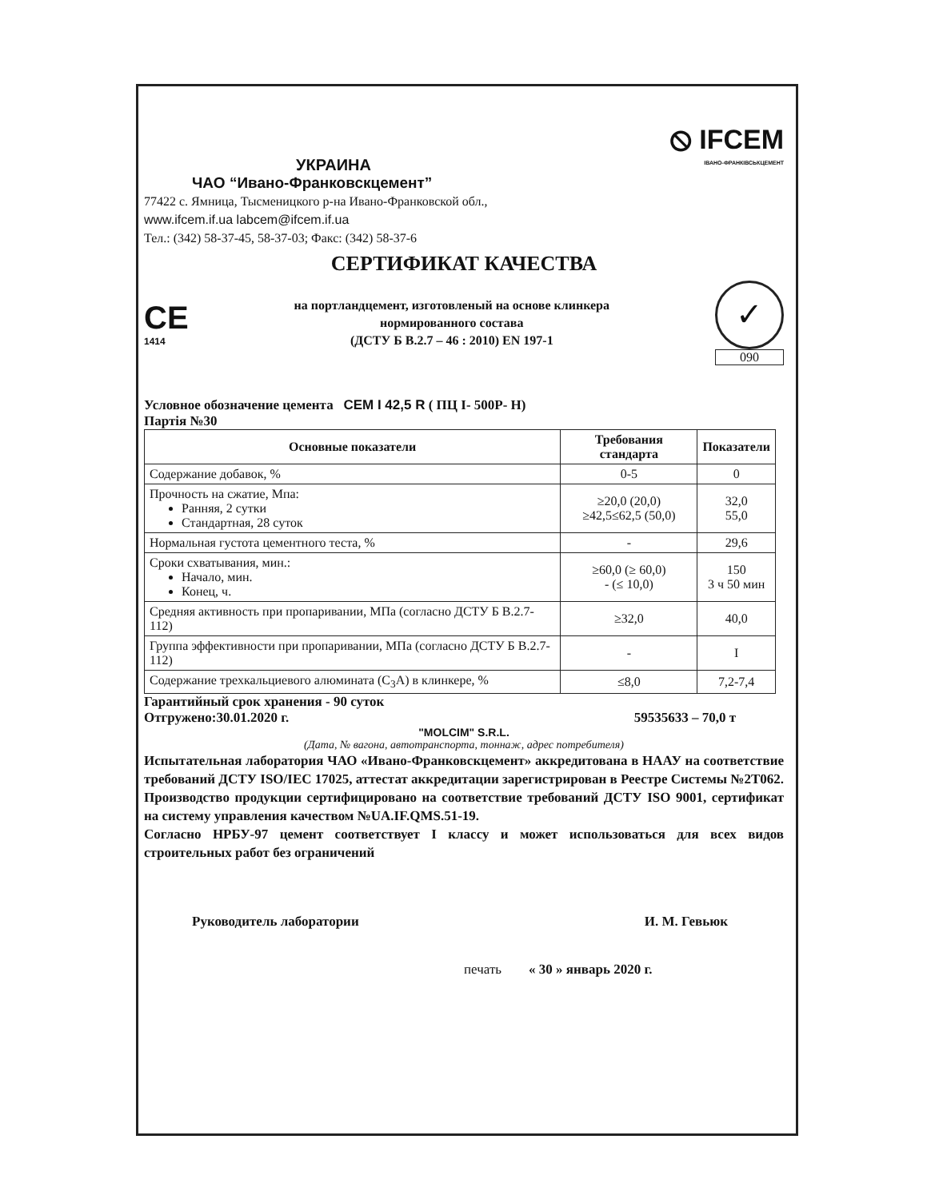УКРАИНА
ЧАО “Ивано-Франковскцемент”
⦸ IFCEM
ІВАНО-ФРАНКІВСЬКЦЕМЕНТ
77422 с. Ямница, Тысменицкого р-на Ивано-Франковской обл.,
www.ifcem.if.ua labcem@ifcem.if.ua
Тел.: (342) 58-37-45, 58-37-03; Факс: (342) 58-37-6
СЕРТИФИКАТ КАЧЕСТВА
CE
1414
на портландцемент, изготовленый на основе клинкера
нормированного состава
(ДСТУ Б В.2.7 – 46 : 2010) EN 197-1
✓
090
Условное обозначение цемента CEM I 42,5 R ( ПЦ I- 500Р- Н)
Партія №30
| Основные показатели | Требования стандарта | Показатели |
| --- | --- | --- |
| Содержание добавок, % | 0-5 | 0 |
| Прочность на сжатие, Мпа: Ранняя, 2 сутки Стандартная, 28 суток | ≥20,0 (20,0) ≥42,5≤62,5 (50,0) | 32,0 55,0 |
| Нормальная густота цементного теста, % | - | 29,6 |
| Сроки схватывания, мин.: Начало, мин. Конец, ч. | ≥60,0 (≥ 60,0) - (≤ 10,0) | 150 3 ч 50 мин |
| Средняя активность при пропаривании, МПа (согласно ДСТУ Б В.2.7-112) | ≥32,0 | 40,0 |
| Группа эффективности при пропаривании, МПа (согласно ДСТУ Б В.2.7-112) | - | I |
| Содержание трехкальциевого алюмината (C<sub>3</sub>A) в клинкере, % | ≤8,0 | 7,2-7,4 |
Гарантийный срок хранения - 90 суток
Отгружено:30.01.2020 г. 59535633 – 70,0 т
"MOLCIM" S.R.L.
(Дата, № вагона, автотранспорта, тоннаж, адрес потребителя)
Испытательная лаборатория ЧАО «Ивано-Франковскцемент» аккредитована в НААУ на соответствие требований ДСТУ ISO/IEC 17025, аттестат аккредитации зарегистрирован в Реестре Системы №2Т062. Производство продукции сертифицировано на соответствие требований ДСТУ ISO 9001, сертификат на систему управления качеством №UA.IF.QMS.51-19.
Согласно НРБУ-97 цемент соответствует I классу и может использоваться для всех видов строительных работ без ограничений
Руководитель лаборатории И. М. Гевьюк
печать « 30 » январь 2020 г.